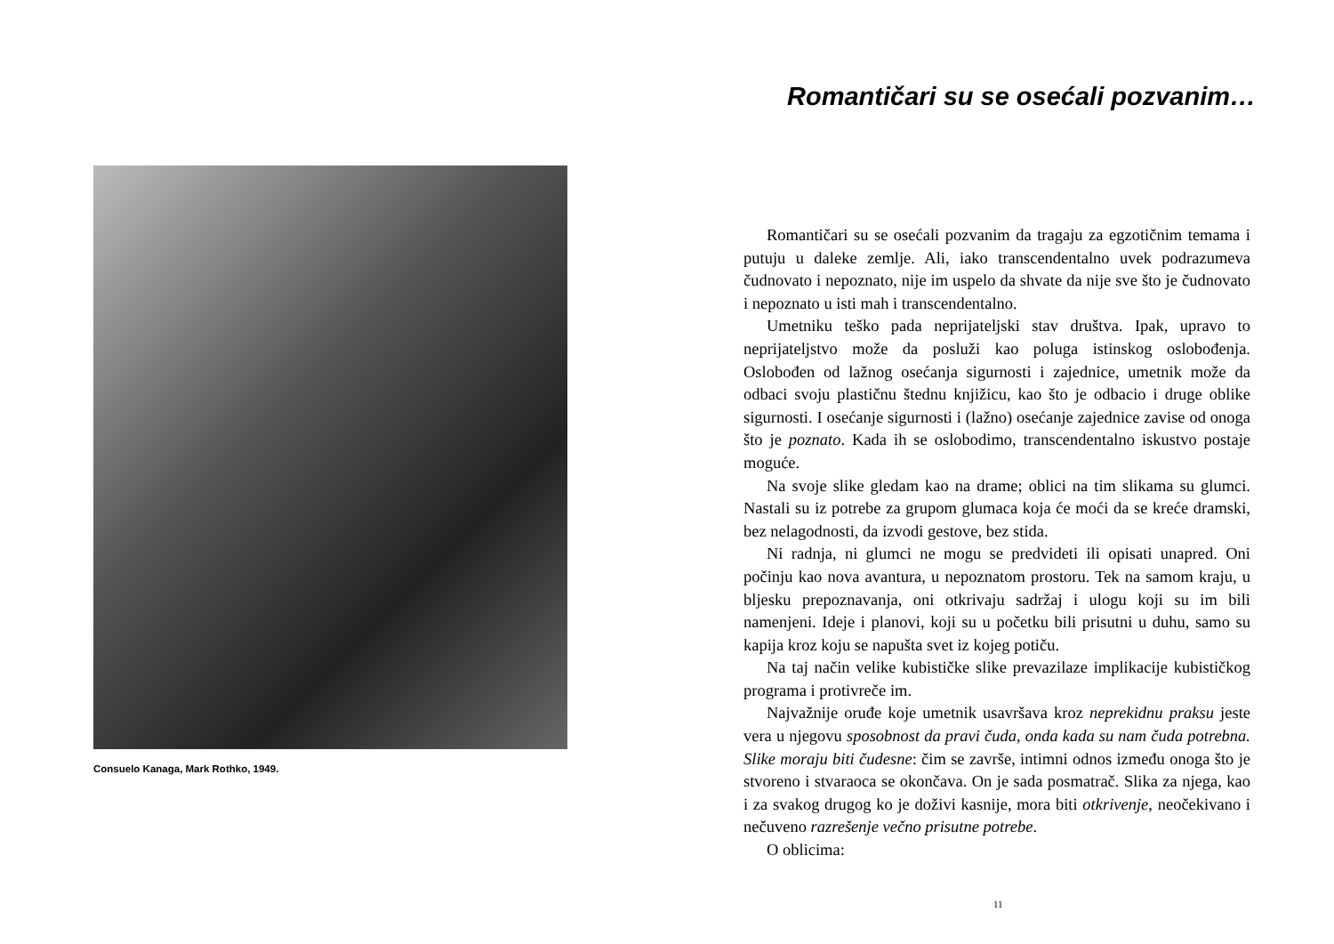Consuelo Kanaga, Mark Rothko, 1949.
Romantičari su se osećali pozvanim…
Romantičari su se osećali pozvanim da tragaju za egzotičnim temama i putuju u daleke zemlje. Ali, iako transcendentalno uvek podrazumeva čudnovato i nepoznato, nije im uspelo da shvate da nije sve što je čudnovato i nepoznato u isti mah i transcendentalno.
Umetniku teško pada neprijateljski stav društva. Ipak, upravo to neprijateljstvo može da posluži kao poluga istinskog oslobođenja. Oslobođen od lažnog osećanja sigurnosti i zajednice, umetnik može da odbaci svoju plastičnu štednu knjižicu, kao što je odbacio i druge oblike sigurnosti. I osećanje sigurnosti i (lažno) osećanje zajednice zavise od onoga što je poznato. Kada ih se oslobodimo, transcendentalno iskustvo postaje moguće.
Na svoje slike gledam kao na drame; oblici na tim slikama su glumci. Nastali su iz potrebe za grupom glumaca koja će moći da se kreće dramski, bez nelagodnosti, da izvodi gestove, bez stida.
Ni radnja, ni glumci ne mogu se predvideti ili opisati unapred. Oni počinju kao nova avantura, u nepoznatom prostoru. Tek na samom kraju, u bljesku prepoznavanja, oni otkrivaju sadržaj i ulogu koji su im bili namenjeni. Ideje i planovi, koji su u početku bili prisutni u duhu, samo su kapija kroz koju se napušta svet iz kojeg potiču.
Na taj način velike kubističke slike prevazilaze implikacije kubističkog programa i protivreče im.
Najvažnije oruđe koje umetnik usavršava kroz neprekidnu praksu jeste vera u njegovu sposobnost da pravi čuda, onda kada su nam čuda potrebna. Slike moraju biti čudesne: čim se završe, intimni odnos između onoga što je stvoreno i stvaraoca se okončava. On je sada posmatrač. Slika za njega, kao i za svakog drugog ko je doživi kasnije, mora biti otkrivenje, neočekivano i nečuveno razrešenje večno prisutne potrebe.
O oblicima:
11